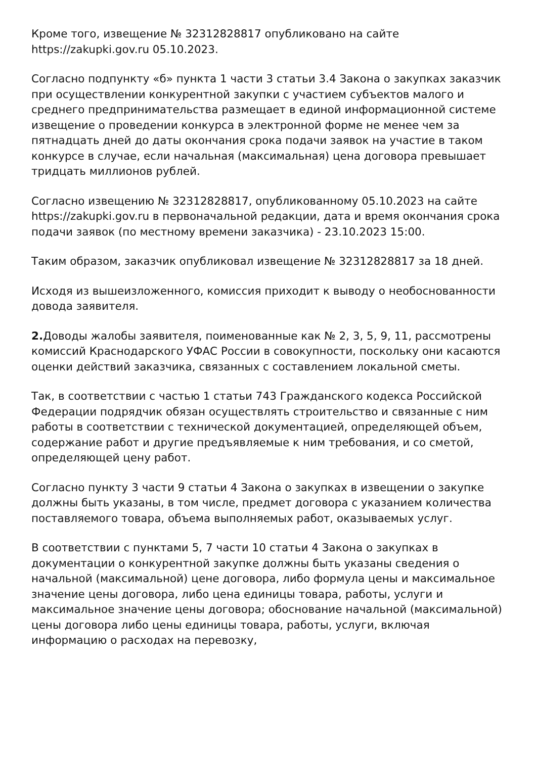Кроме того, извещение № 32312828817 опубликовано на сайте https://zakupki.gov.ru 05.10.2023.
Согласно подпункту «б» пункта 1 части 3 статьи 3.4 Закона о закупках заказчик при осуществлении конкурентной закупки с участием субъектов малого и среднего предпринимательства размещает в единой информационной системе извещение о проведении конкурса в электронной форме не менее чем за пятнадцать дней до даты окончания срока подачи заявок на участие в таком конкурсе в случае, если начальная (максимальная) цена договора превышает тридцать миллионов рублей.
Согласно извещению № 32312828817, опубликованному 05.10.2023 на сайте https://zakupki.gov.ru в первоначальной редакции, дата и время окончания срока подачи заявок (по местному времени заказчика) - 23.10.2023 15:00.
Таким образом, заказчик опубликовал извещение № 32312828817 за 18 дней.
Исходя из вышеизложенного, комиссия приходит к выводу о необоснованности довода заявителя.
2. Доводы жалобы заявителя, поименованные как № 2, 3, 5, 9, 11, рассмотрены комиссий Краснодарского УФАС России в совокупности, поскольку они касаются оценки действий заказчика, связанных с составлением локальной сметы.
Так, в соответствии с частью 1 статьи 743 Гражданского кодекса Российской Федерации подрядчик обязан осуществлять строительство и связанные с ним работы в соответствии с технической документацией, определяющей объем, содержание работ и другие предъявляемые к ним требования, и со сметой, определяющей цену работ.
Согласно пункту 3 части 9 статьи 4 Закона о закупках в извещении о закупке должны быть указаны, в том числе, предмет договора с указанием количества поставляемого товара, объема выполняемых работ, оказываемых услуг.
В соответствии с пунктами 5, 7 части 10 статьи 4 Закона о закупках в документации о конкурентной закупке должны быть указаны сведения о начальной (максимальной) цене договора, либо формула цены и максимальное значение цены договора, либо цена единицы товара, работы, услуги и максимальное значение цены договора; обоснование начальной (максимальной) цены договора либо цены единицы товара, работы, услуги, включая информацию о расходах на перевозку,